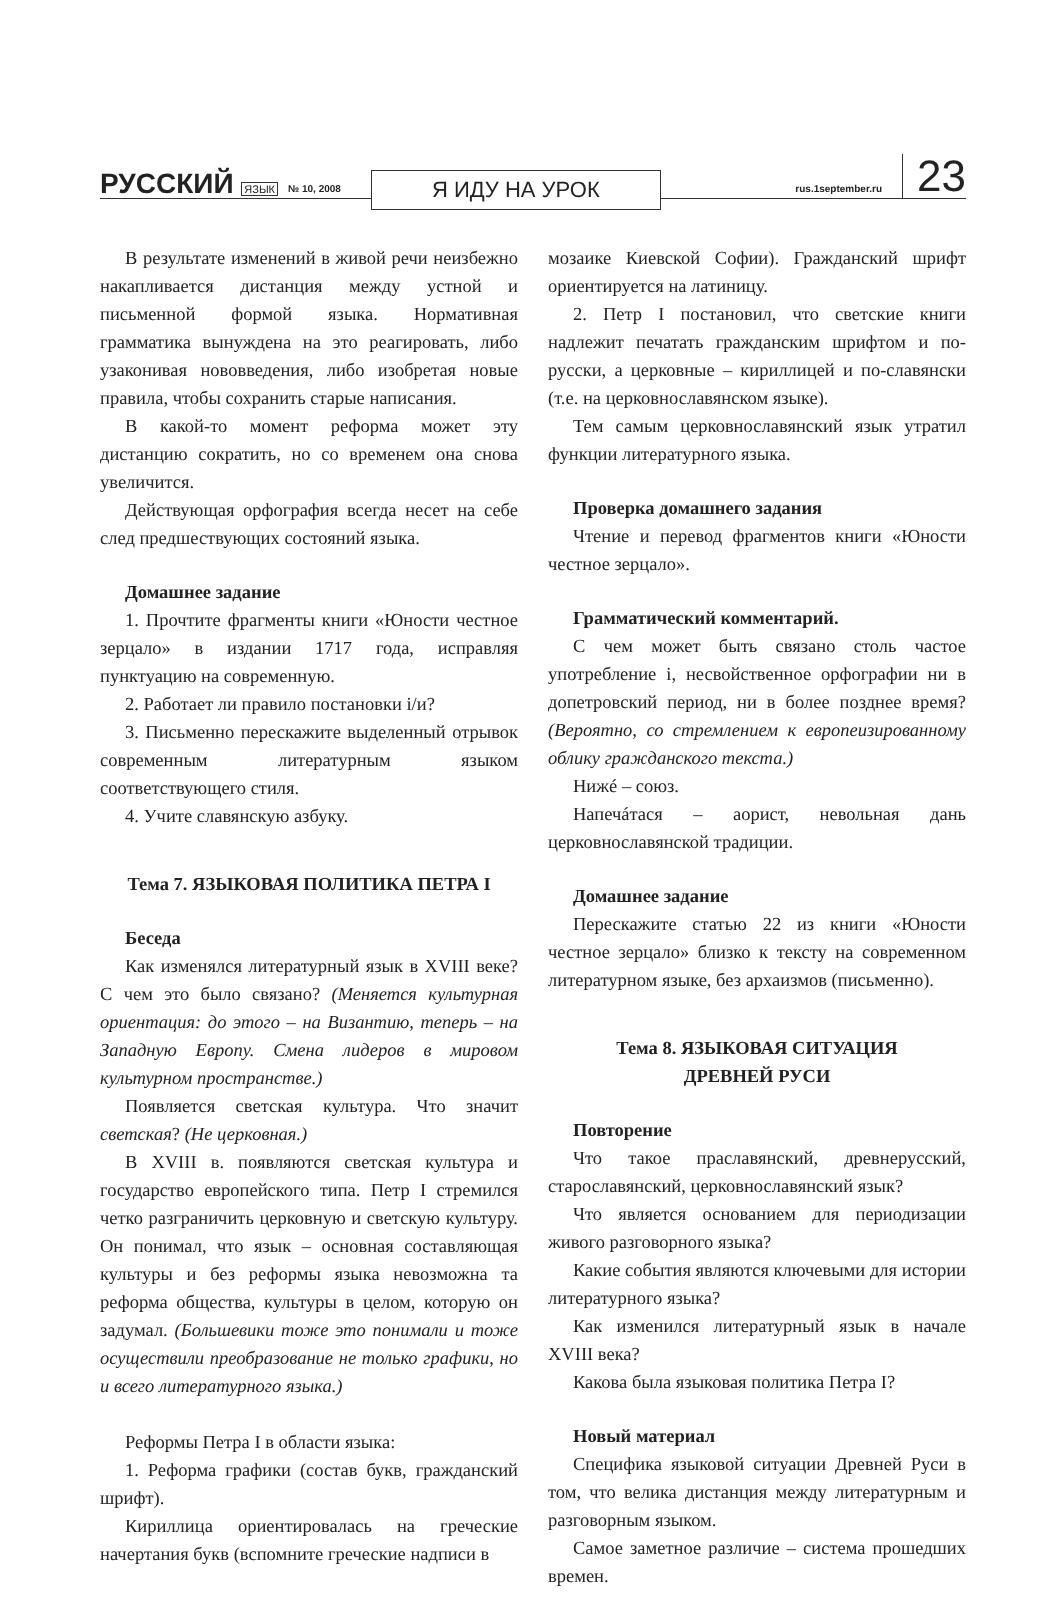РУССКИЙ ЯЗЫК № 10, 2008 Я ИДУ НА УРОК rus.1september.ru 23
В результате изменений в живой речи неизбежно накапливается дистанция между устной и письменной формой языка. Нормативная грамматика вынуждена на это реагировать, либо узаконивая нововведения, либо изобретая новые правила, чтобы сохранить старые написания.
В какой-то момент реформа может эту дистанцию сократить, но со временем она снова увеличится.
Действующая орфография всегда несет на себе след предшествующих состояний языка.
Домашнее задание
1. Прочтите фрагменты книги «Юности честное зерцало» в издании 1717 года, исправляя пунктуацию на современную.
2. Работает ли правило постановки і/и?
3. Письменно перескажите выделенный отрывок современным литературным языком соответствующего стиля.
4. Учите славянскую азбуку.
Тема 7. ЯЗЫКОВАЯ ПОЛИТИКА ПЕТРА I
Беседа
Как изменялся литературный язык в XVIII веке? С чем это было связано? (Меняется культурная ориентация: до этого – на Византию, теперь – на Западную Европу. Смена лидеров в мировом культурном пространстве.)
Появляется светская культура. Что значит светская? (Не церковная.)
В XVIII в. появляются светская культура и государство европейского типа. Петр I стремился четко разграничить церковную и светскую культуру. Он понимал, что язык – основная составляющая культуры и без реформы языка невозможна та реформа общества, культуры в целом, которую он задумал. (Большевики тоже это понимали и тоже осуществили преобразование не только графики, но и всего литературного языка.)
Реформы Петра I в области языка:
1. Реформа графики (состав букв, гражданский шрифт).
Кириллица ориентировалась на греческие начертания букв (вспомните греческие надписи в
мозаике Киевской Софии). Гражданский шрифт ориентируется на латиницу.
2. Петр I постановил, что светские книги надлежит печатать гражданским шрифтом и по-русски, а церковные – кириллицей и по-славянски (т.е. на церковнославянском языке).
Тем самым церковнославянский язык утратил функции литературного языка.
Проверка домашнего задания
Чтение и перевод фрагментов книги «Юности честное зерцало».
Грамматический комментарий.
С чем может быть связано столь частое употребление і, несвойственное орфографии ни в допетровский период, ни в более позднее время? (Вероятно, со стремлением к европеизированному облику гражданского текста.)
Нижé – союз.
Напечáтася – аорист, невольная дань церковнославянской традиции.
Домашнее задание
Перескажите статью 22 из книги «Юности честное зерцало» близко к тексту на современном литературном языке, без архаизмов (письменно).
Тема 8. ЯЗЫКОВАЯ СИТУАЦИЯ
ДРЕВНЕЙ РУСИ
Повторение
Что такое праславянский, древнерусский, старославянский, церковнославянский язык?
Что является основанием для периодизации живого разговорного языка?
Какие события являются ключевыми для истории литературного языка?
Как изменился литературный язык в начале XVIII века?
Какова была языковая политика Петра I?
Новый материал
Специфика языковой ситуации Древней Руси в том, что велика дистанция между литературным и разговорным языком.
Самое заметное различие – система прошедших времен.